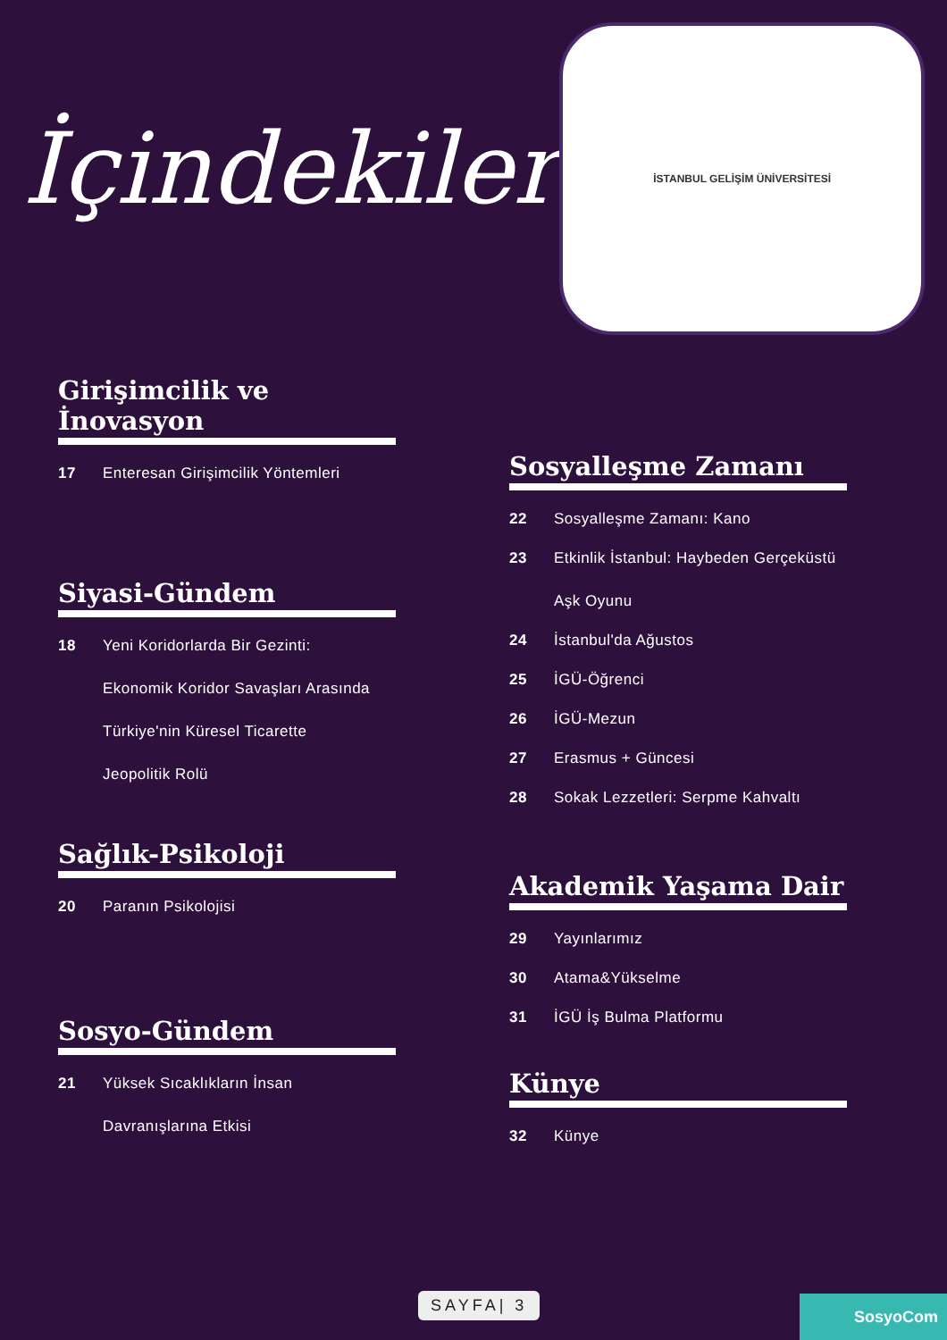İçindekiler
İSTANBUL GELİŞİM ÜNİVERSİTESİ
Girişimcilik ve İnovasyon
17 Enteresan Girişimcilik Yöntemleri
Siyasi-Gündem
18 Yeni Koridorlarda Bir Gezinti:
Ekonomik Koridor Savaşları Arasında
Türkiye'nin Küresel Ticarette
Jeopolitik Rolü
Sağlık-Psikoloji
20 Paranın Psikolojisi
Sosyo-Gündem
21 Yüksek Sıcaklıkların İnsan
Davranışlarına Etkisi
Sosyalleşme Zamanı
22 Sosyalleşme Zamanı: Kano
23 Etkinlik İstanbul: Haybeden Gerçeküstü
Aşk Oyunu
24 İstanbul'da Ağustos
25 İGÜ-Öğrenci
26 İGÜ-Mezun
27 Erasmus + Güncesi
28 Sokak Lezzetleri: Serpme Kahvaltı
Akademik Yaşama Dair
29 Yayınlarımız
30 Atama&Yükselme
31 İGÜ İş Bulma Platformu
Künye
32 Künye
SAYFA| 3
SosyoCom